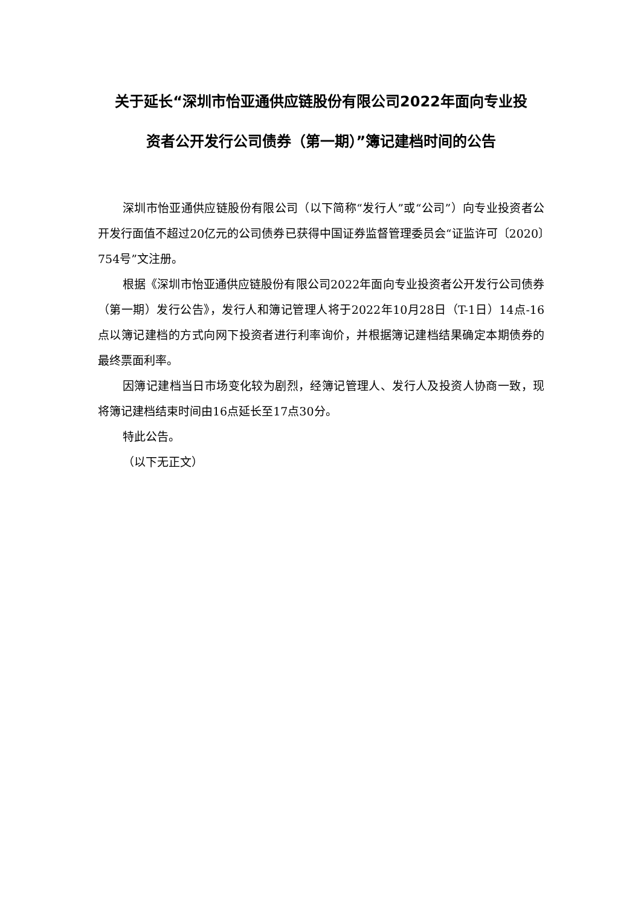关于延长“深圳市怡亚通供应链股份有限公司2022年面向专业投
资者公开发行公司债券（第一期）”簿记建档时间的公告
深圳市怡亚通供应链股份有限公司（以下简称“发行人”或“公司”）向专业投资者公开发行面值不超过20亿元的公司债券已获得中国证券监督管理委员会“证监许可〔2020〕754号”文注册。
根据《深圳市怡亚通供应链股份有限公司2022年面向专业投资者公开发行公司债券（第一期）发行公告》，发行人和簿记管理人将于2022年10月28日（T-1日）14点-16点以簿记建档的方式向网下投资者进行利率询价，并根据簿记建档结果确定本期债券的最终票面利率。
因簿记建档当日市场变化较为剧烈，经簿记管理人、发行人及投资人协商一致，现将簿记建档结束时间由16点延长至17点30分。
特此公告。
（以下无正文）